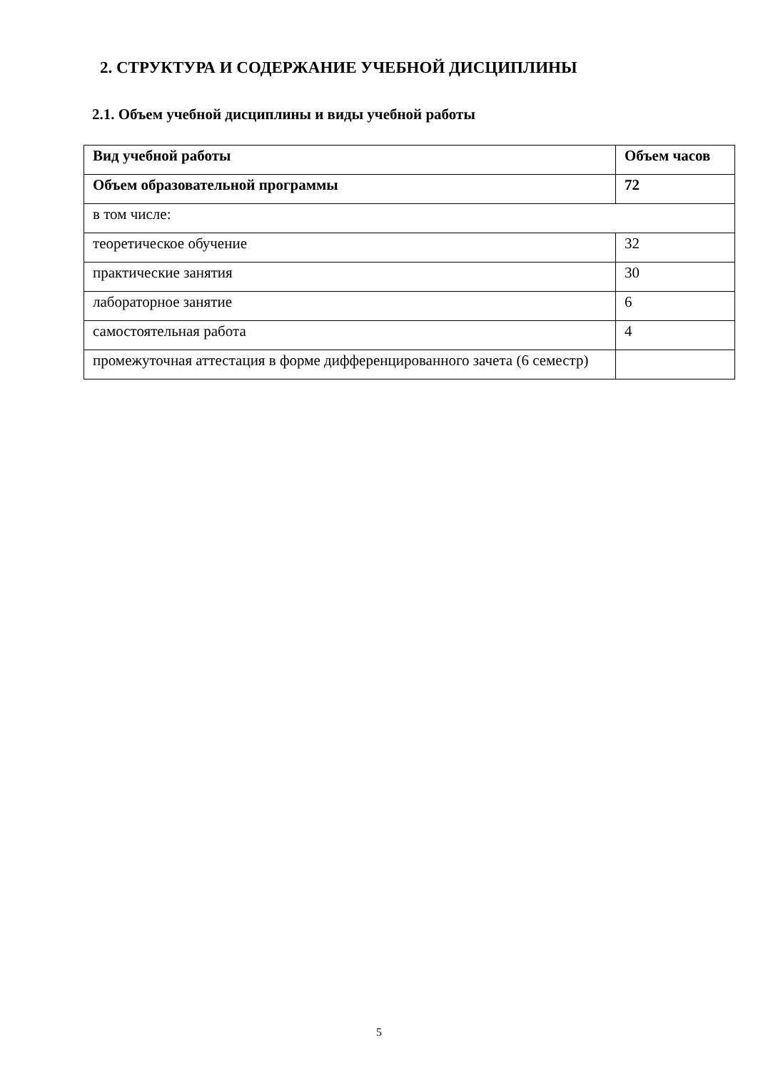2. СТРУКТУРА И СОДЕРЖАНИЕ УЧЕБНОЙ ДИСЦИПЛИНЫ
2.1. Объем учебной дисциплины и виды учебной работы
| Вид учебной работы | Объем часов |
| Объем образовательной программы | 72 |
| в том числе: | |
| теоретическое обучение | 32 |
| практические занятия | 30 |
| лабораторное занятие | 6 |
| самостоятельная работа | 4 |
| промежуточная аттестация в форме дифференцированного зачета (6 семестр) | |
5